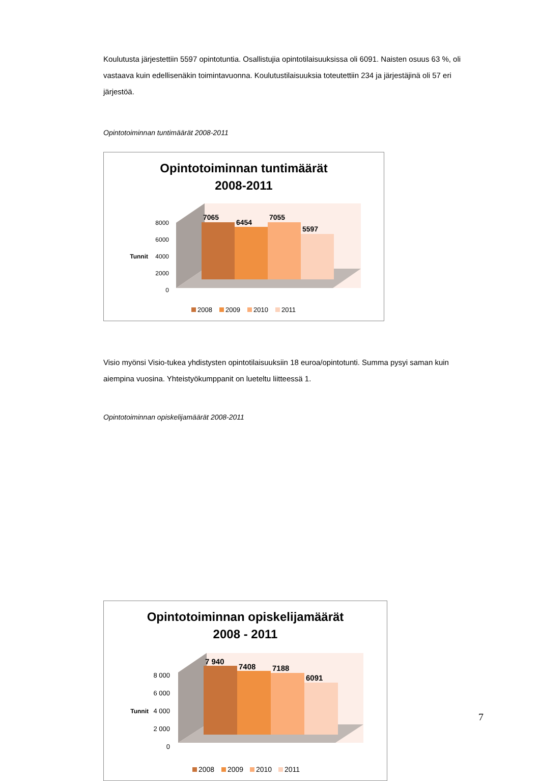Koulutusta järjestettiin 5597 opintotuntia. Osallistujia opintotilaisuuksissa oli 6091. Naisten osuus 63 %, oli vastaava kuin edellisenäkin toimintavuonna. Koulutustilaisuuksia toteutettiin 234 ja järjestäjinä oli 57 eri järjestöä.
Opintotoiminnan tuntimäärät 2008-2011
Opintotoiminnan tuntimäärät
2008-2011
8000
6000
4000
2000
0
Tunnit
7065
6454
7055
5597
2008
2009
2010
2011
Visio myönsi Visio-tukea yhdistysten opintotilaisuuksiin 18 euroa/opintotunti. Summa pysyi saman kuin aiempina vuosina. Yhteistyökumppanit on lueteltu liitteessä 1.
Opintotoiminnan opiskelijamäärät 2008-2011
Opintotoiminnan opiskelijamäärät
2008 - 2011
8 000
6 000
4 000
2 000
0
Tunnit
7 940
7408
7188
6091
2008
2009
2010
2011
7